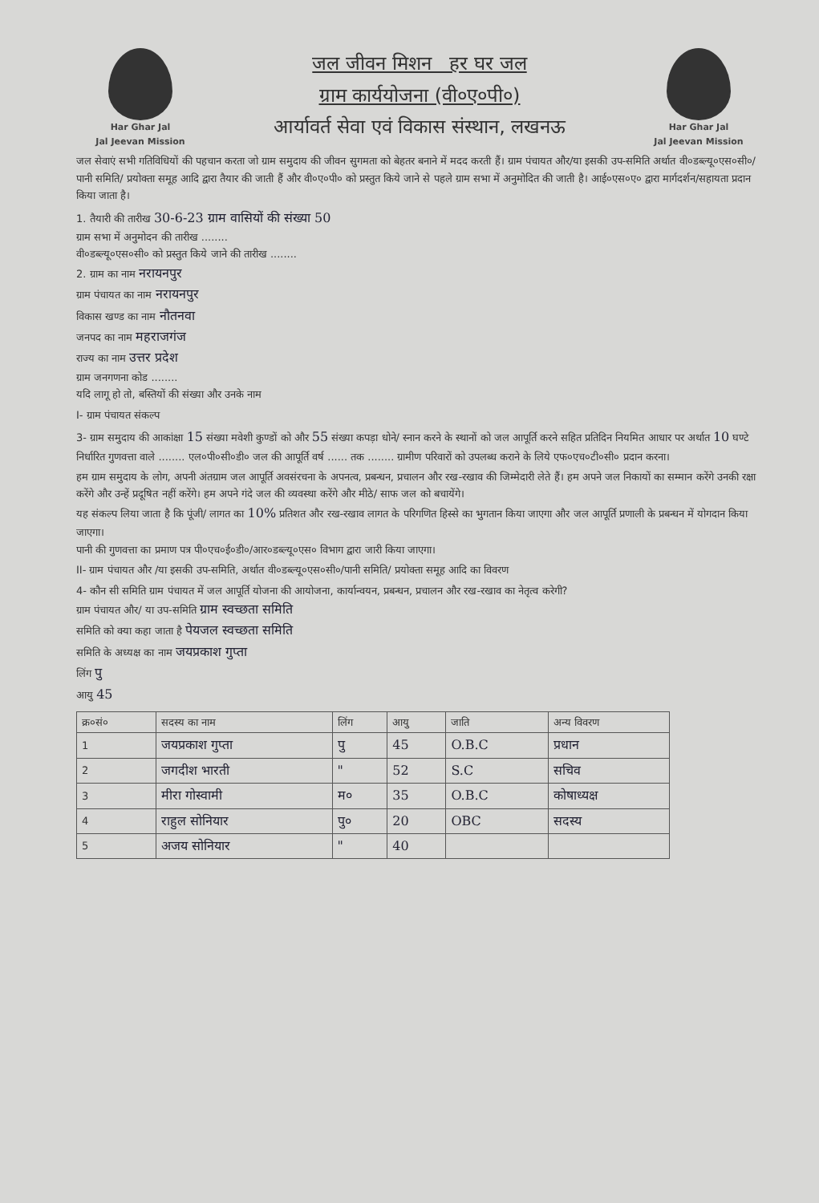Har Ghar Jal
Jal Jeevan Mission
जल जीवन मिशन हर घर जल
ग्राम कार्ययोजना (वी०ए०पी०)
आर्यावर्त सेवा एवं विकास संस्थान, लखनऊ
Har Ghar Jal
Jal Jeevan Mission
जल सेवाएं सभी गतिविधियों की पहचान करता जो ग्राम समुदाय की जीवन सुगमता को बेहतर बनाने में मदद करती हैं। ग्राम पंचायत और/या इसकी उप-समिति अर्थात वी०डब्ल्यू०एस०सी०/ पानी समिति/ प्रयोक्ता समूह आदि द्वारा तैयार की जाती हैं और वी०ए०पी० को प्रस्तुत किये जाने से पहले ग्राम सभा में अनुमोदित की जाती है। आई०एस०ए० द्वारा मार्गदर्शन/सहायता प्रदान किया जाता है।
1. तैयारी की तारीख 30-6-23 ग्राम वासियों की संख्या 50
ग्राम सभा में अनुमोदन की तारीख ........
वी०डब्ल्यू०एस०सी० को प्रस्तुत किये जाने की तारीख ........
2. ग्राम का नाम नरायनपुर
ग्राम पंचायत का नाम नरायनपुर
विकास खण्ड का नाम नौतनवा
जनपद का नाम महराजगंज
राज्य का नाम उत्तर प्रदेश
ग्राम जनगणना कोड ........
यदि लागू हो तो, बस्तियों की संख्या और उनके नाम
I- ग्राम पंचायत संकल्प
3- ग्राम समुदाय की आकांक्षा 15 संख्या मवेशी कुण्डों को और 55 संख्या कपड़ा धोने/ स्नान करने के स्थानों को जल आपूर्ति करने सहित प्रतिदिन नियमित आधार पर अर्थात 10 घण्टे निर्धारित गुणवत्ता वाले ........ एल०पी०सी०डी० जल की आपूर्ति वर्ष ...... तक ........ ग्रामीण परिवारों को उपलब्ध कराने के लिये एफ०एच०टी०सी० प्रदान करना।
हम ग्राम समुदाय के लोग, अपनी अंतग्राम जल आपूर्ति अवसंरचना के अपनत्व, प्रबन्धन, प्रचालन और रख-रखाव की जिम्मेदारी लेते हैं। हम अपने जल निकायों का सम्मान करेंगे उनकी रक्षा करेंगे और उन्हें प्रदूषित नहीं करेंगे। हम अपने गंदे जल की व्यवस्था करेंगे और मीठे/ साफ जल को बचायेंगे।
यह संकल्प लिया जाता है कि पूंजी/ लागत का 10% प्रतिशत और रख-रखाव लागत के परिगणित हिस्से का भुगतान किया जाएगा और जल आपूर्ति प्रणाली के प्रबन्धन में योगदान किया जाएगा।
पानी की गुणवत्ता का प्रमाण पत्र पी०एच०ई०डी०/आर०डब्ल्यू०एस० विभाग द्वारा जारी किया जाएगा।
II- ग्राम पंचायत और /या इसकी उप-समिति, अर्थात वी०डब्ल्यू०एस०सी०/पानी समिति/ प्रयोक्ता समूह आदि का विवरण
4- कौन सी समिति ग्राम पंचायत में जल आपूर्ति योजना की आयोजना, कार्यान्वयन, प्रबन्धन, प्रचालन और रख-रखाव का नेतृत्व करेगी?
ग्राम पंचायत और/ या उप-समिति ग्राम स्वच्छता समिति
समिति को क्या कहा जाता है पेयजल स्वच्छता समिति
समिति के अध्यक्ष का नाम जयप्रकाश गुप्ता
लिंग पु
आयु 45
| क्र०सं० | सदस्य का नाम | लिंग | आयु | जाति | अन्य विवरण |
| --- | --- | --- | --- | --- | --- |
| 1 | जयप्रकाश गुप्ता | पु | 45 | O.B.C | प्रधान |
| 2 | जगदीश भारती | " | 52 | S.C | सचिव |
| 3 | मीरा गोस्वामी | म० | 35 | O.B.C | कोषाध्यक्ष |
| 4 | राहुल सोनियार | पु० | 20 | OBC | सदस्य |
| 5 | अजय सोनियार | " | 40 | | |